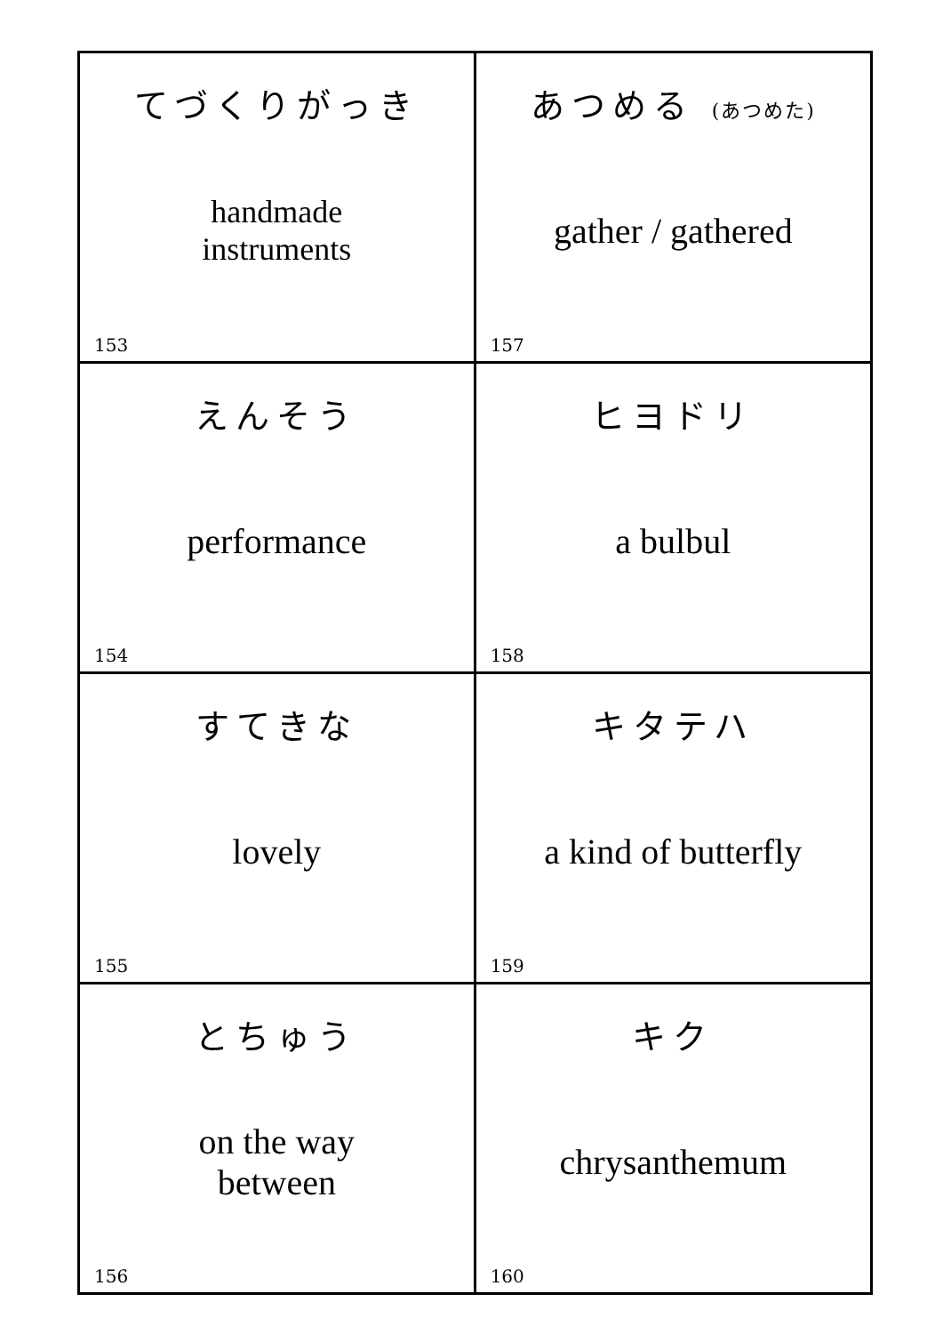| てづくりがっき handmade instruments 153 | あつめる (あつめた) gather / gathered 157 |
| えんそう performance 154 | ヒヨドリ a bulbul 158 |
| すてきな lovely 155 | キタテハ a kind of butterfly 159 |
| とちゅう on the way between 156 | キク chrysanthemum 160 |